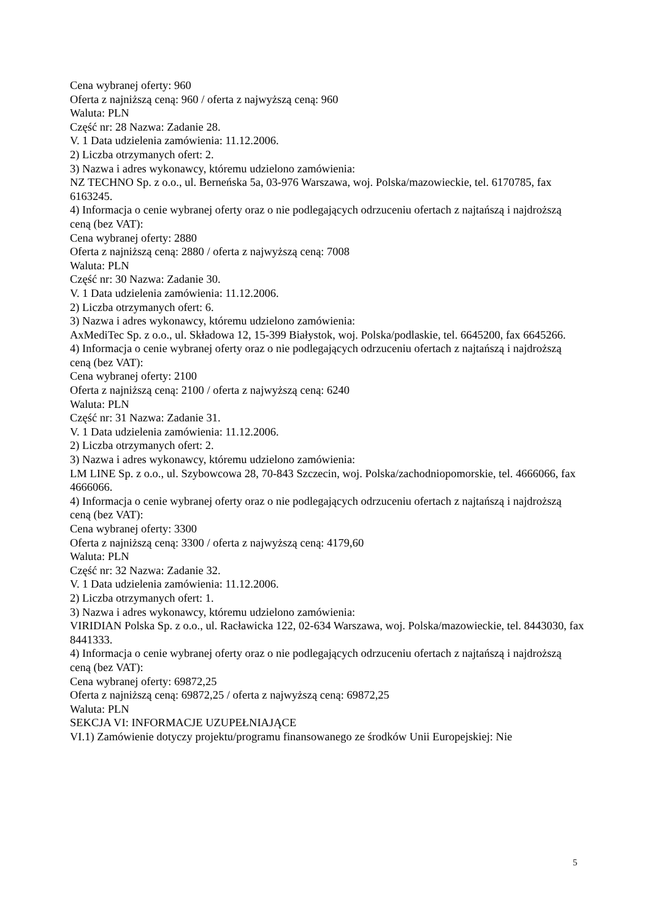Cena wybranej oferty: 960
Oferta z najniższą ceną: 960 / oferta z najwyższą ceną: 960
Waluta: PLN
Część nr: 28 Nazwa: Zadanie 28.
V. 1 Data udzielenia zamówienia: 11.12.2006.
2) Liczba otrzymanych ofert: 2.
3) Nazwa i adres wykonawcy, któremu udzielono zamówienia:
NZ TECHNO Sp. z o.o., ul. Berneńska 5a, 03-976 Warszawa, woj. Polska/mazowieckie, tel. 6170785, fax 6163245.
4) Informacja o cenie wybranej oferty oraz o nie podlegających odrzuceniu ofertach z najtańszą i najdroższą ceną (bez VAT):
Cena wybranej oferty: 2880
Oferta z najniższą ceną: 2880 / oferta z najwyższą ceną: 7008
Waluta: PLN
Część nr: 30 Nazwa: Zadanie 30.
V. 1 Data udzielenia zamówienia: 11.12.2006.
2) Liczba otrzymanych ofert: 6.
3) Nazwa i adres wykonawcy, któremu udzielono zamówienia:
AxMediTec Sp. z o.o., ul. Składowa 12, 15-399 Białystok, woj. Polska/podlaskie, tel. 6645200, fax 6645266.
4) Informacja o cenie wybranej oferty oraz o nie podlegających odrzuceniu ofertach z najtańszą i najdroższą ceną (bez VAT):
Cena wybranej oferty: 2100
Oferta z najniższą ceną: 2100 / oferta z najwyższą ceną: 6240
Waluta: PLN
Część nr: 31 Nazwa: Zadanie 31.
V. 1 Data udzielenia zamówienia: 11.12.2006.
2) Liczba otrzymanych ofert: 2.
3) Nazwa i adres wykonawcy, któremu udzielono zamówienia:
LM LINE Sp. z o.o., ul. Szybowcowa 28, 70-843 Szczecin, woj. Polska/zachodniopomorskie, tel. 4666066, fax 4666066.
4) Informacja o cenie wybranej oferty oraz o nie podlegających odrzuceniu ofertach z najtańszą i najdroższą ceną (bez VAT):
Cena wybranej oferty: 3300
Oferta z najniższą ceną: 3300 / oferta z najwyższą ceną: 4179,60
Waluta: PLN
Część nr: 32 Nazwa: Zadanie 32.
V. 1 Data udzielenia zamówienia: 11.12.2006.
2) Liczba otrzymanych ofert: 1.
3) Nazwa i adres wykonawcy, któremu udzielono zamówienia:
VIRIDIAN Polska Sp. z o.o., ul. Racławicka 122, 02-634 Warszawa, woj. Polska/mazowieckie, tel. 8443030, fax 8441333.
4) Informacja o cenie wybranej oferty oraz o nie podlegających odrzuceniu ofertach z najtańszą i najdroższą ceną (bez VAT):
Cena wybranej oferty: 69872,25
Oferta z najniższą ceną: 69872,25 / oferta z najwyższą ceną: 69872,25
Waluta: PLN
SEKCJA VI: INFORMACJE UZUPEŁNIAJĄCE
VI.1) Zamówienie dotyczy projektu/programu finansowanego ze środków Unii Europejskiej: Nie
5